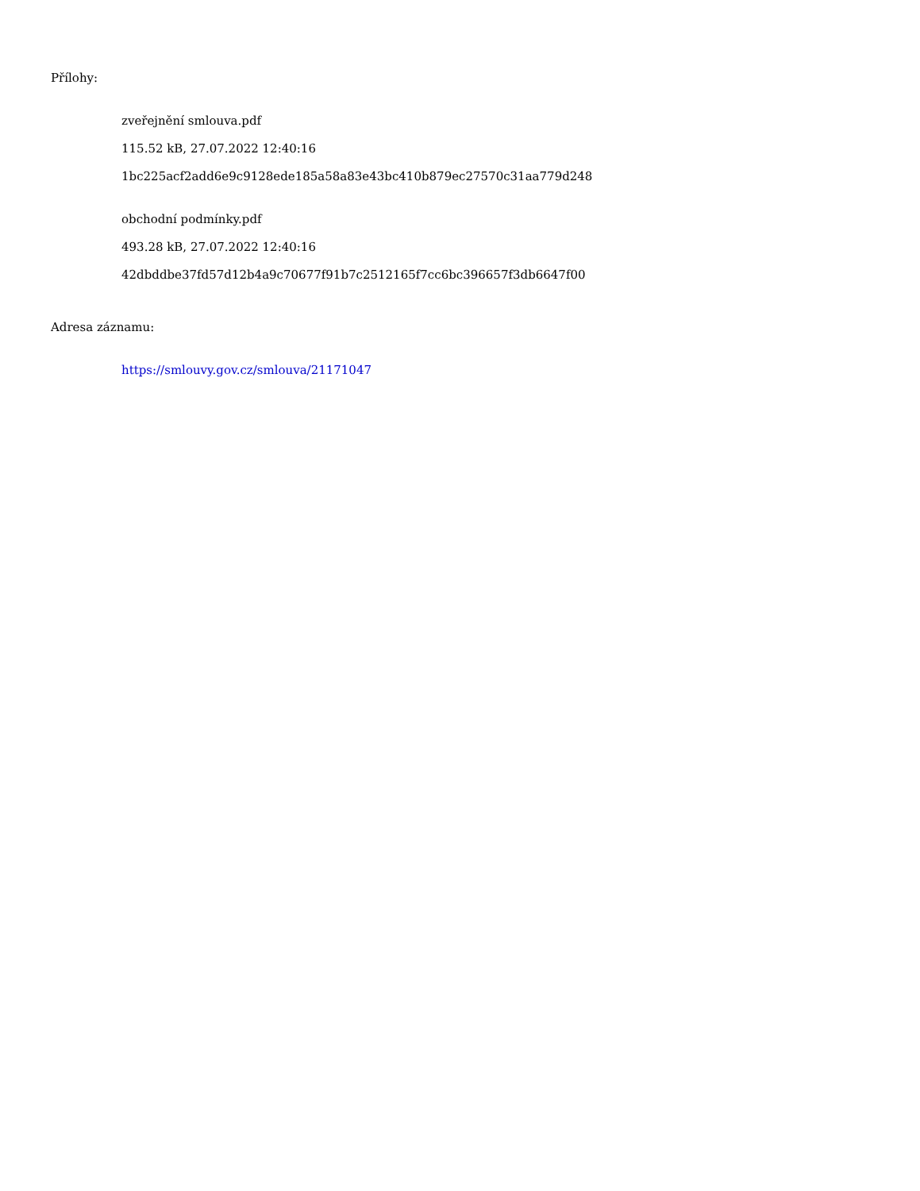Přílohy:
zveřejnění smlouva.pdf
115.52 kB, 27.07.2022 12:40:16
1bc225acf2add6e9c9128ede185a58a83e43bc410b879ec27570c31aa779d248
obchodní podmínky.pdf
493.28 kB, 27.07.2022 12:40:16
42dbddbe37fd57d12b4a9c70677f91b7c2512165f7cc6bc396657f3db6647f00
Adresa záznamu:
https://smlouvy.gov.cz/smlouva/21171047